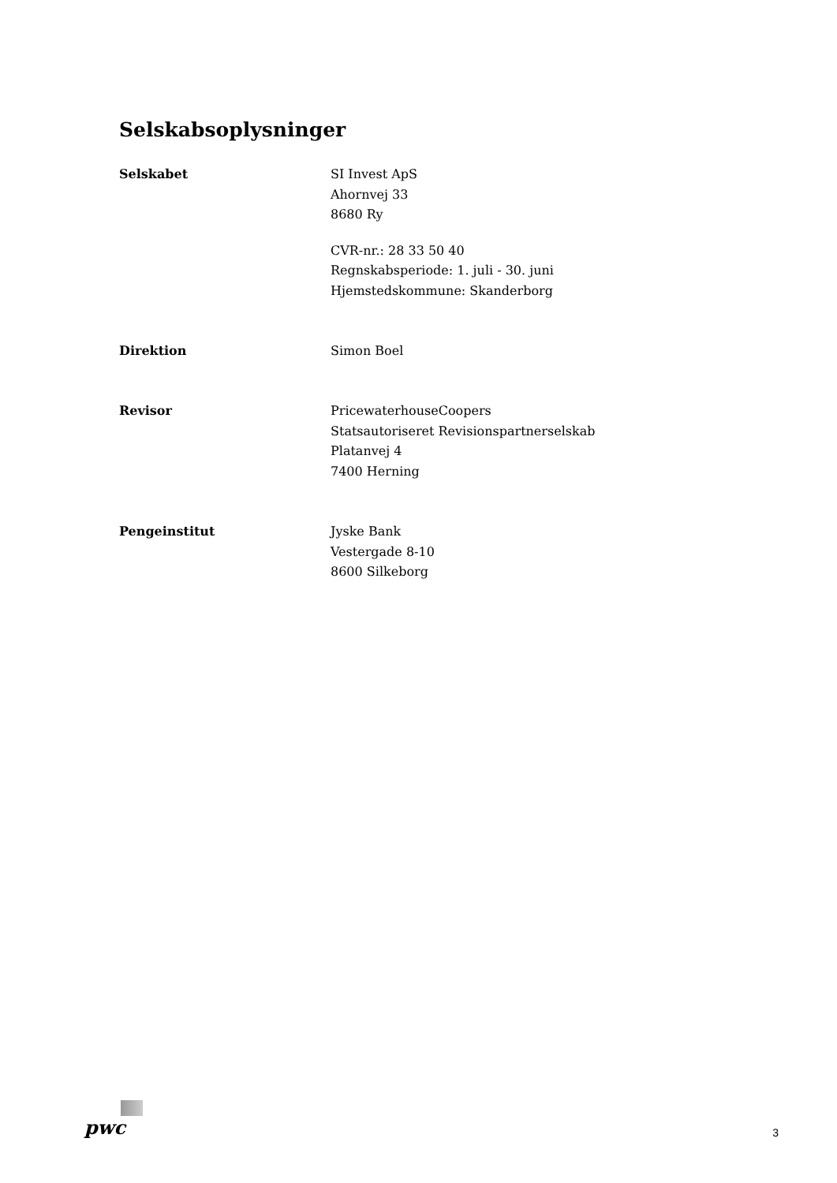Selskabsoplysninger
Selskabet SI Invest ApS
Ahornvej 33
8680 Ry
CVR-nr.: 28 33 50 40
Regnskabsperiode: 1. juli - 30. juni
Hjemstedskommune: Skanderborg
Direktion Simon Boel
Revisor PricewaterhouseCoopers
Statsautoriseret Revisionspartnerselskab
Platanvej 4
7400 Herning
Pengeinstitut Jyske Bank
Vestergade 8-10
8600 Silkeborg
pwc
3